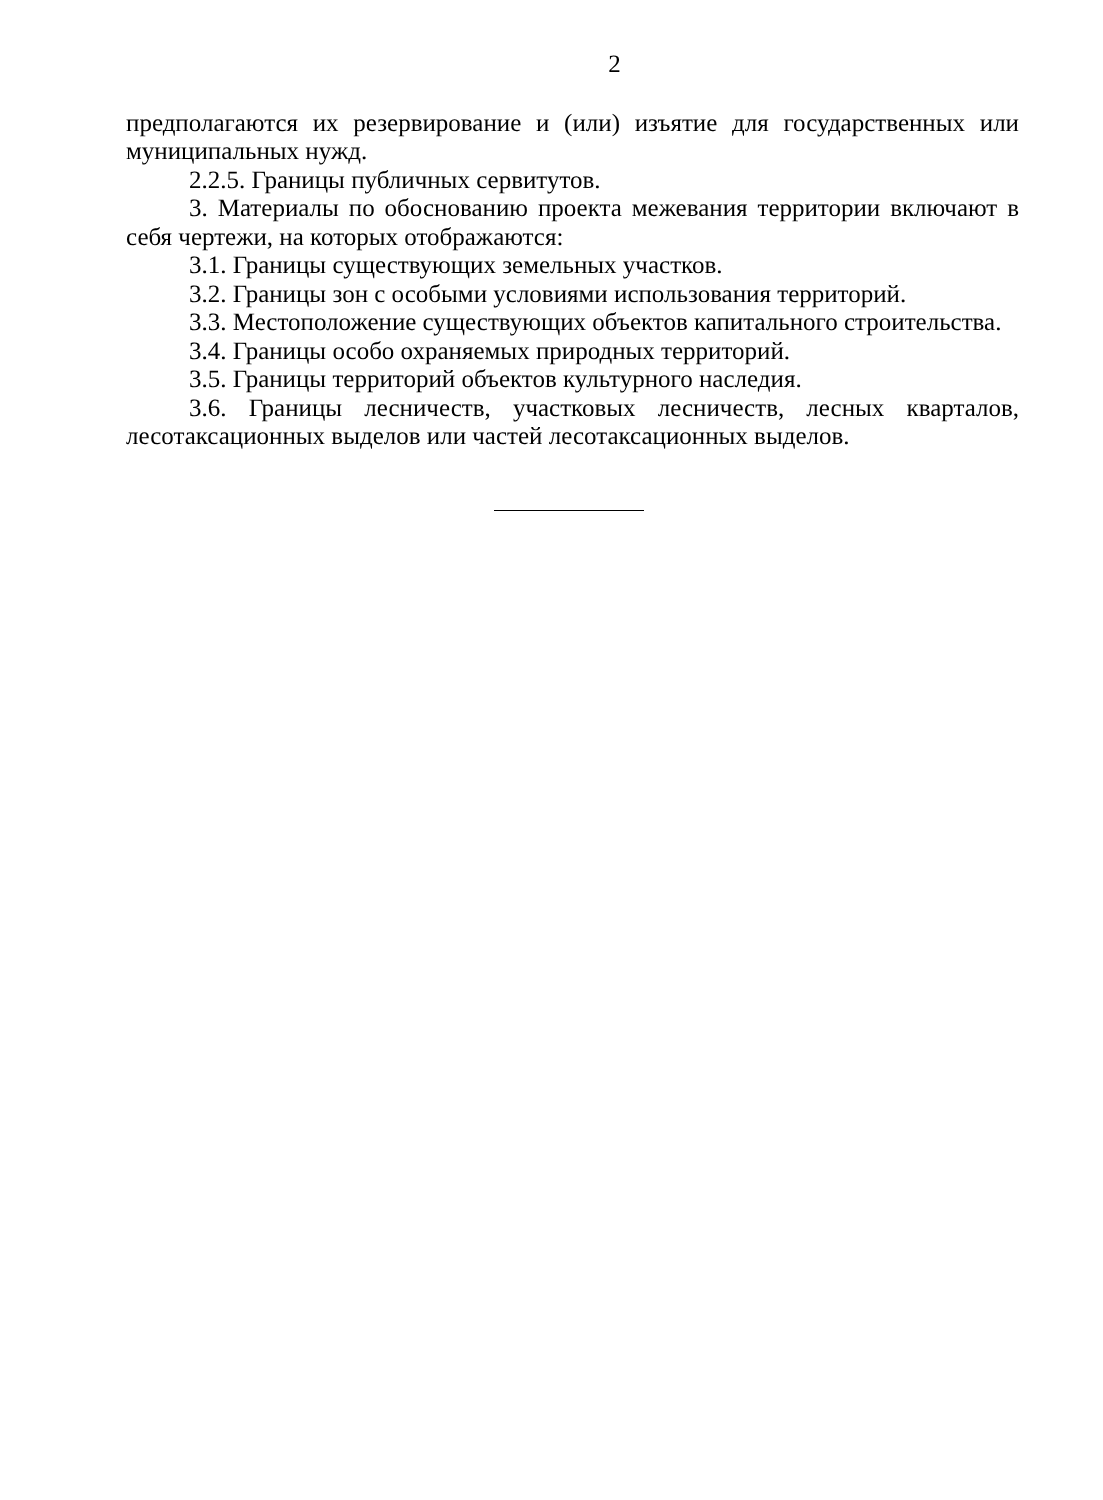2
предполагаются их резервирование и (или) изъятие для государственных или муниципальных нужд.
2.2.5. Границы публичных сервитутов.
3. Материалы по обоснованию проекта межевания территории включают в себя чертежи, на которых отображаются:
3.1. Границы существующих земельных участков.
3.2. Границы зон с особыми условиями использования территорий.
3.3. Местоположение существующих объектов капитального строительства.
3.4. Границы особо охраняемых природных территорий.
3.5. Границы территорий объектов культурного наследия.
3.6. Границы лесничеств, участковых лесничеств, лесных кварталов, лесотаксационных выделов или частей лесотаксационных выделов.